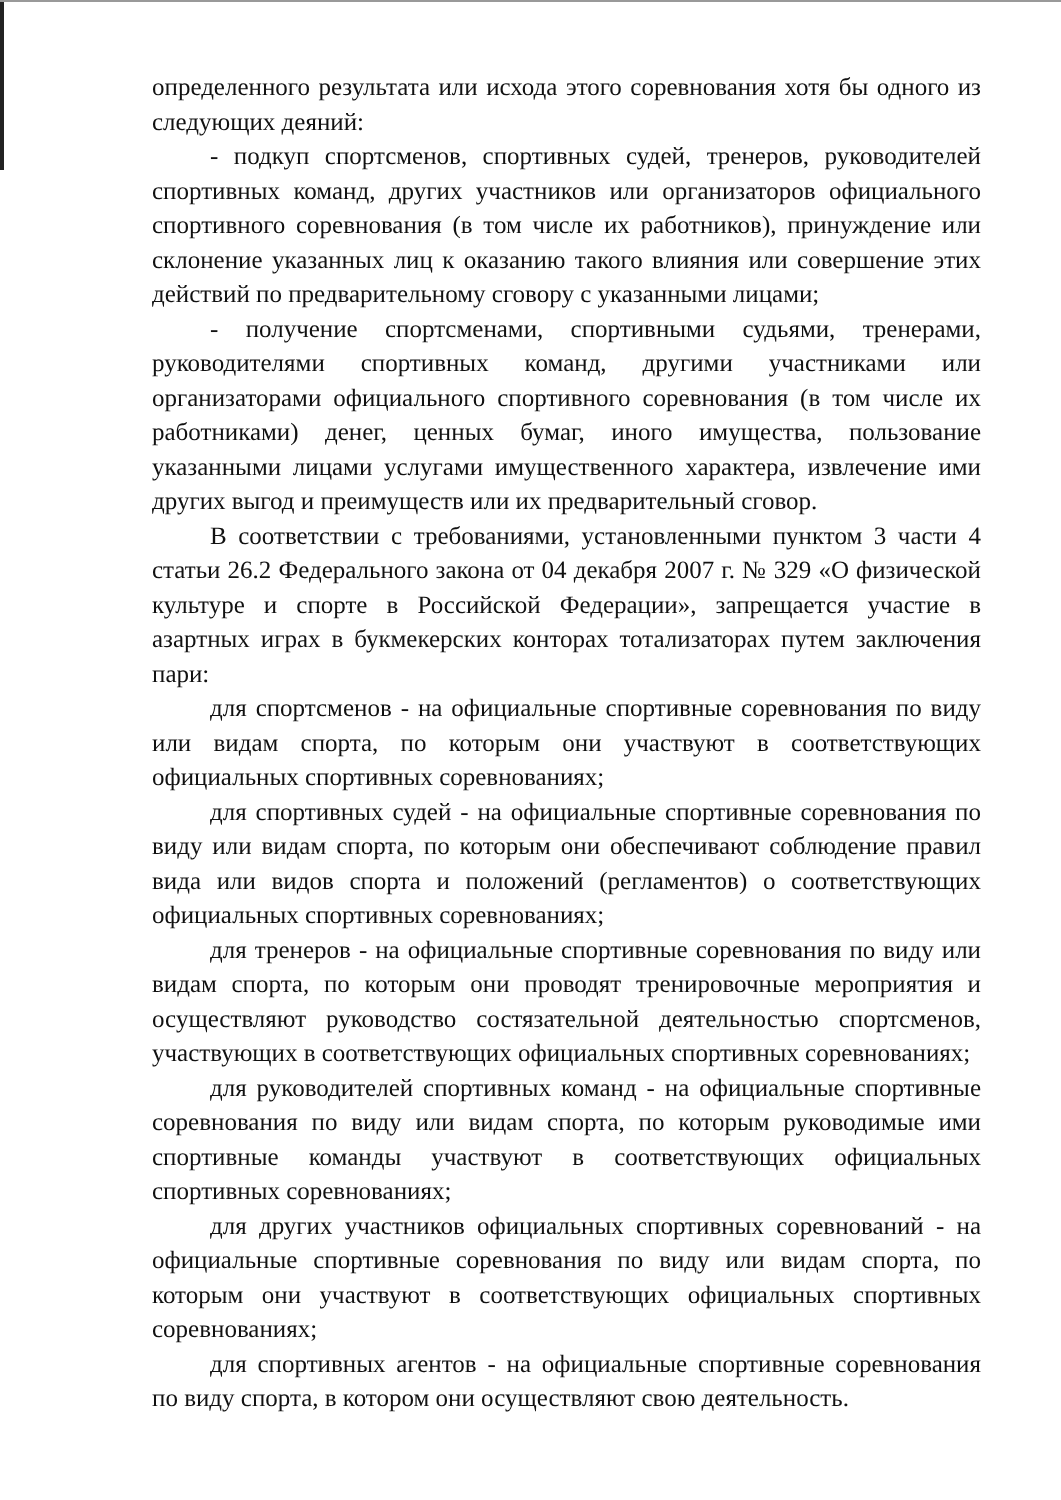определенного результата или исхода этого соревнования хотя бы одного из следующих деяний:
- подкуп спортсменов, спортивных судей, тренеров, руководителей спортивных команд, других участников или организаторов официального спортивного соревнования (в том числе их работников), принуждение или склонение указанных лиц к оказанию такого влияния или совершение этих действий по предварительному сговору с указанными лицами;
- получение спортсменами, спортивными судьями, тренерами, руководителями спортивных команд, другими участниками или организаторами официального спортивного соревнования (в том числе их работниками) денег, ценных бумаг, иного имущества, пользование указанными лицами услугами имущественного характера, извлечение ими других выгод и преимуществ или их предварительный сговор.
В соответствии с требованиями, установленными пунктом 3 части 4 статьи 26.2 Федерального закона от 04 декабря 2007 г. № 329 «О физической культуре и спорте в Российской Федерации», запрещается участие в азартных играх в букмекерских конторах тотализаторах путем заключения пари:
для спортсменов - на официальные спортивные соревнования по виду или видам спорта, по которым они участвуют в соответствующих официальных спортивных соревнованиях;
для спортивных судей - на официальные спортивные соревнования по виду или видам спорта, по которым они обеспечивают соблюдение правил вида или видов спорта и положений (регламентов) о соответствующих официальных спортивных соревнованиях;
для тренеров - на официальные спортивные соревнования по виду или видам спорта, по которым они проводят тренировочные мероприятия и осуществляют руководство состязательной деятельностью спортсменов, участвующих в соответствующих официальных спортивных соревнованиях;
для руководителей спортивных команд - на официальные спортивные соревнования по виду или видам спорта, по которым руководимые ими спортивные команды участвуют в соответствующих официальных спортивных соревнованиях;
для других участников официальных спортивных соревнований - на официальные спортивные соревнования по виду или видам спорта, по которым они участвуют в соответствующих официальных спортивных соревнованиях;
для спортивных агентов - на официальные спортивные соревнования по виду спорта, в котором они осуществляют свою деятельность.